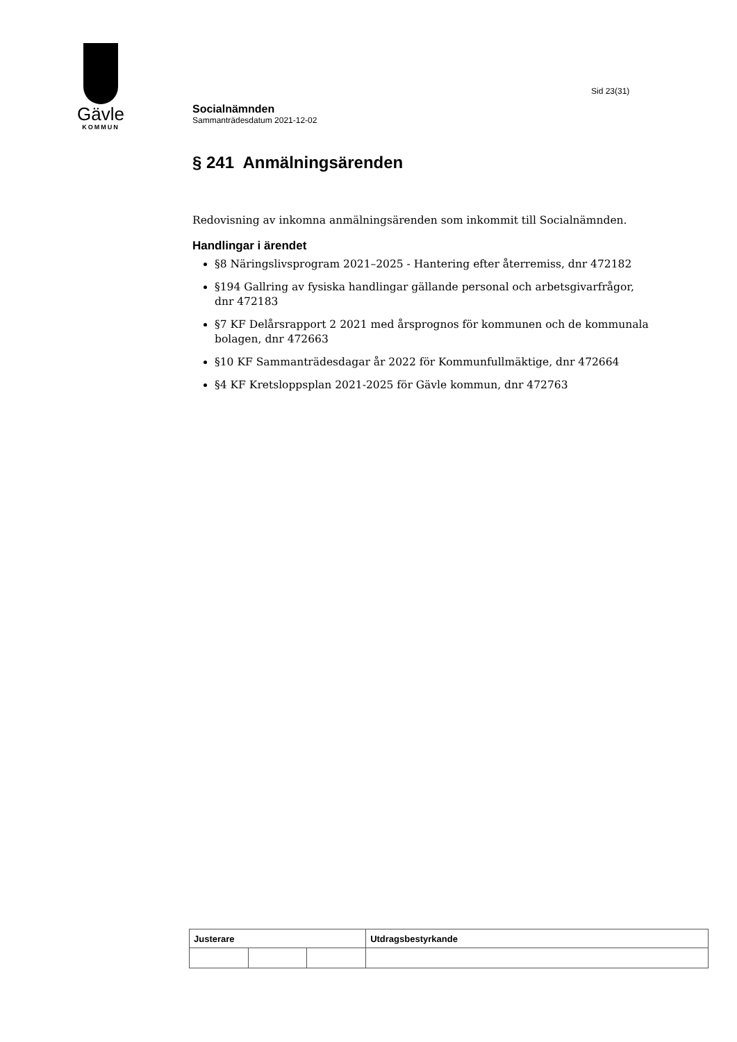Gävle
KOMMUN
Sid 23(31)
Socialnämnden
Sammanträdesdatum 2021-12-02
§ 241 Anmälningsärenden
Redovisning av inkomna anmälningsärenden som inkommit till Socialnämnden.
Handlingar i ärendet
§8 Näringslivsprogram 2021–2025 - Hantering efter återremiss, dnr 472182
§194 Gallring av fysiska handlingar gällande personal och arbetsgivarfrågor, dnr 472183
§7 KF Delårsrapport 2 2021 med årsprognos för kommunen och de kommunala bolagen, dnr 472663
§10 KF Sammanträdesdagar år 2022 för Kommunfullmäktige, dnr 472664
§4 KF Kretsloppsplan 2021-2025 för Gävle kommun, dnr 472763
| Justerare | | | Utdragsbestyrkande |
| --- | --- | --- | --- |